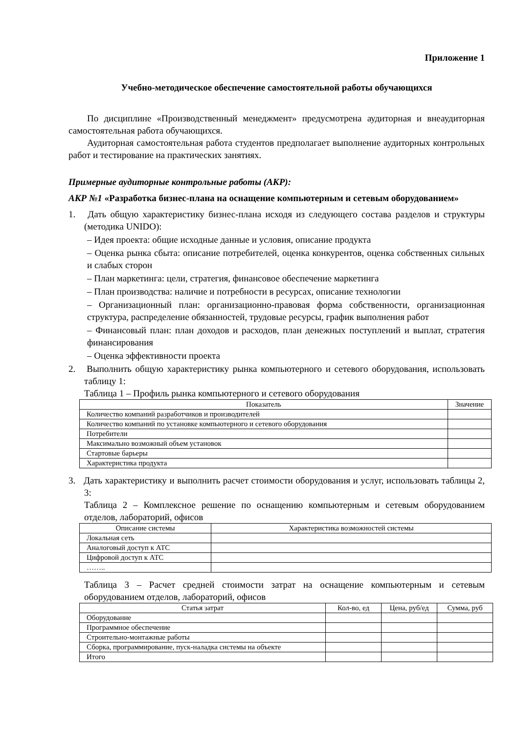Приложение 1
Учебно-методическое обеспечение самостоятельной работы обучающихся
По дисциплине «Производственный менеджмент» предусмотрена аудиторная и внеаудиторная самостоятельная работа обучающихся.
Аудиторная самостоятельная работа студентов предполагает выполнение аудиторных контрольных работ и тестирование на практических занятиях.
Примерные аудиторные контрольные работы (АКР):
АКР №1 «Разработка бизнес-плана на оснащение компьютерным и сетевым оборудованием»
1. Дать общую характеристику бизнес-плана исходя из следующего состава разделов и структуры (методика UNIDO):
– Идея проекта: общие исходные данные и условия, описание продукта
– Оценка рынка сбыта: описание потребителей, оценка конкурентов, оценка собственных сильных и слабых сторон
– План маркетинга: цели, стратегия, финансовое обеспечение маркетинга
– План производства: наличие и потребности в ресурсах, описание технологии
– Организационный план: организационно-правовая форма собственности, организационная структура, распределение обязанностей, трудовые ресурсы, график выполнения работ
– Финансовый план: план доходов и расходов, план денежных поступлений и выплат, стратегия финансирования
– Оценка эффективности проекта
2. Выполнить общую характеристику рынка компьютерного и сетевого оборудования, использовать таблицу 1:
Таблица 1 – Профиль рынка компьютерного и сетевого оборудования
| Показатель | Значение |
| --- | --- |
| Количество компаний разработчиков и производителей | |
| Количество компаний по установке компьютерного и сетевого оборудования | |
| Потребители | |
| Максимально возможный объем установок | |
| Стартовые барьеры | |
| Характеристика продукта | |
3. Дать характеристику и выполнить расчет стоимости оборудования и услуг, использовать таблицы 2, 3:
Таблица 2 – Комплексное решение по оснащению компьютерным и сетевым оборудованием отделов, лабораторий, офисов
| Описание системы | Характеристика возможностей системы |
| --- | --- |
| Локальная сеть | |
| Аналоговый доступ к АТС | |
| Цифровой доступ к АТС | |
| …….. | |
Таблица 3 – Расчет средней стоимости затрат на оснащение компьютерным и сетевым оборудованием отделов, лабораторий, офисов
| Статья затрат | Кол-во, ед | Цена, руб/ед | Сумма, руб |
| --- | --- | --- | --- |
| Оборудование | | | |
| Программное обеспечение | | | |
| Строительно-монтажные работы | | | |
| Сборка, программирование, пуск-наладка системы на объекте | | | |
| Итого | | | |